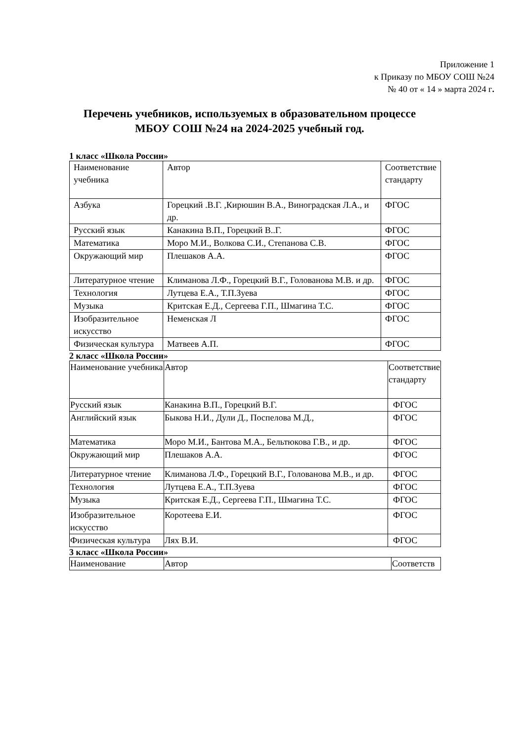Приложение 1
к Приказу по МБОУ СОШ №24
№ 40 от « 14 » марта 2024 г.
Перечень учебников, используемых в образовательном процессе
МБОУ СОШ №24 на 2024-2025 учебный год.
1 класс «Школа России»
| Наименование учебника | Автор | Соответствие стандарту |
| Азбука | Горецкий .В.Г. ,Кирюшин В.А., Виноградская Л.А., и др. | ФГОС |
| Русский язык | Канакина В.П., Горецкий В..Г. | ФГОС |
| Математика | Моро М.И., Волкова С.И., Степанова С.В. | ФГОС |
| Окружающий мир | Плешаков А.А. | ФГОС |
| Литературное чтение | Климанова Л.Ф., Горецкий В.Г., Голованова М.В. и др. | ФГОС |
| Технология | Лутцева Е.А., Т.П.Зуева | ФГОС |
| Музыка | Критская Е.Д., Сергеева Г.П., Шмагина Т.С. | ФГОС |
| Изобразительное искусство | Неменская Л | ФГОС |
| Физическая культура | Матвеев А.П. | ФГОС |
2 класс «Школа России»
| Наименование учебника | Автор | Соответствие стандарту |
| Русский язык | Канакина В.П., Горецкий В.Г. | ФГОС |
| Английский язык | Быкова Н.И., Дули Д., Поспелова М.Д., | ФГОС |
| Математика | Моро М.И., Бантова М.А., Бельтюкова Г.В., и др. | ФГОС |
| Окружающий мир | Плешаков А.А. | ФГОС |
| Литературное чтение | Климанова Л.Ф., Горецкий В.Г., Голованова М.В., и др. | ФГОС |
| Технология | Лутцева Е.А., Т.П.Зуева | ФГОС |
| Музыка | Критская Е.Д., Сергеева Г.П., Шмагина Т.С. | ФГОС |
| Изобразительное искусство | Коротеева Е.И. | ФГОС |
| Физическая культура | Лях В.И. | ФГОС |
3 класс «Школа России»
| Наименование | Автор | Соответств |